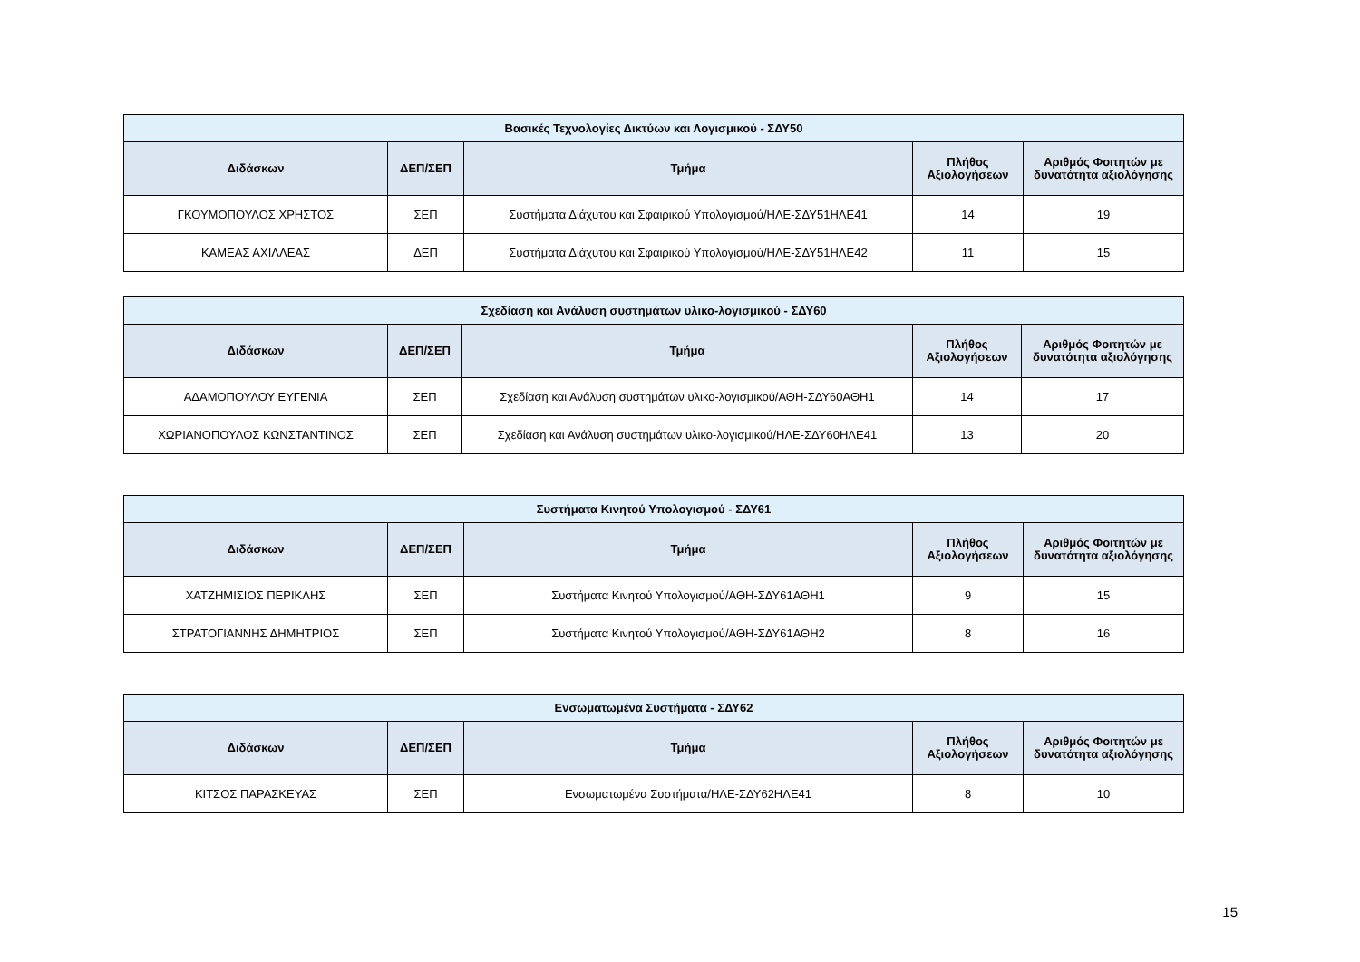| Βασικές Τεχνολογίες Δικτύων και Λογισμικού - ΣΔΥ50 | | | | |
| --- | --- | --- | --- | --- |
| Διδάσκων | ΔΕΠ/ΣΕΠ | Τμήμα | Πλήθος Αξιολογήσεων | Αριθμός Φοιτητών με δυνατότητα αξιολόγησης |
| ΓΚΟΥΜΟΠΟΥΛΟΣ ΧΡΗΣΤΟΣ | ΣΕΠ | Συστήματα Διάχυτου και Σφαιρικού Υπολογισμού/ΗΛΕ-ΣΔΥ51ΗΛΕ41 | 14 | 19 |
| ΚΑΜΕΑΣ ΑΧΙΛΛΕΑΣ | ΔΕΠ | Συστήματα Διάχυτου και Σφαιρικού Υπολογισμού/ΗΛΕ-ΣΔΥ51ΗΛΕ42 | 11 | 15 |
| Σχεδίαση και Ανάλυση συστημάτων υλικο-λογισμικού - ΣΔΥ60 | | | | |
| --- | --- | --- | --- | --- |
| Διδάσκων | ΔΕΠ/ΣΕΠ | Τμήμα | Πλήθος Αξιολογήσεων | Αριθμός Φοιτητών με δυνατότητα αξιολόγησης |
| ΑΔΑΜΟΠΟΥΛΟΥ ΕΥΓΕΝΙΑ | ΣΕΠ | Σχεδίαση και Ανάλυση συστημάτων υλικο-λογισμικού/ΑΘΗ-ΣΔΥ60ΑΘΗ1 | 14 | 17 |
| ΧΩΡΙΑΝΟΠΟΥΛΟΣ ΚΩΝΣΤΑΝΤΙΝΟΣ | ΣΕΠ | Σχεδίαση και Ανάλυση συστημάτων υλικο-λογισμικού/ΗΛΕ-ΣΔΥ60ΗΛΕ41 | 13 | 20 |
| Συστήματα Κινητού Υπολογισμού - ΣΔΥ61 | | | | |
| --- | --- | --- | --- | --- |
| Διδάσκων | ΔΕΠ/ΣΕΠ | Τμήμα | Πλήθος Αξιολογήσεων | Αριθμός Φοιτητών με δυνατότητα αξιολόγησης |
| ΧΑΤΖΗΜΙΣΙΟΣ ΠΕΡΙΚΛΗΣ | ΣΕΠ | Συστήματα Κινητού Υπολογισμού/ΑΘΗ-ΣΔΥ61ΑΘΗ1 | 9 | 15 |
| ΣΤΡΑΤΟΓΙΑΝΝΗΣ ΔΗΜΗΤΡΙΟΣ | ΣΕΠ | Συστήματα Κινητού Υπολογισμού/ΑΘΗ-ΣΔΥ61ΑΘΗ2 | 8 | 16 |
| Ενσωματωμένα Συστήματα - ΣΔΥ62 | | | | |
| --- | --- | --- | --- | --- |
| Διδάσκων | ΔΕΠ/ΣΕΠ | Τμήμα | Πλήθος Αξιολογήσεων | Αριθμός Φοιτητών με δυνατότητα αξιολόγησης |
| ΚΙΤΣΟΣ ΠΑΡΑΣΚΕΥΑΣ | ΣΕΠ | Ενσωματωμένα Συστήματα/ΗΛΕ-ΣΔΥ62ΗΛΕ41 | 8 | 10 |
15